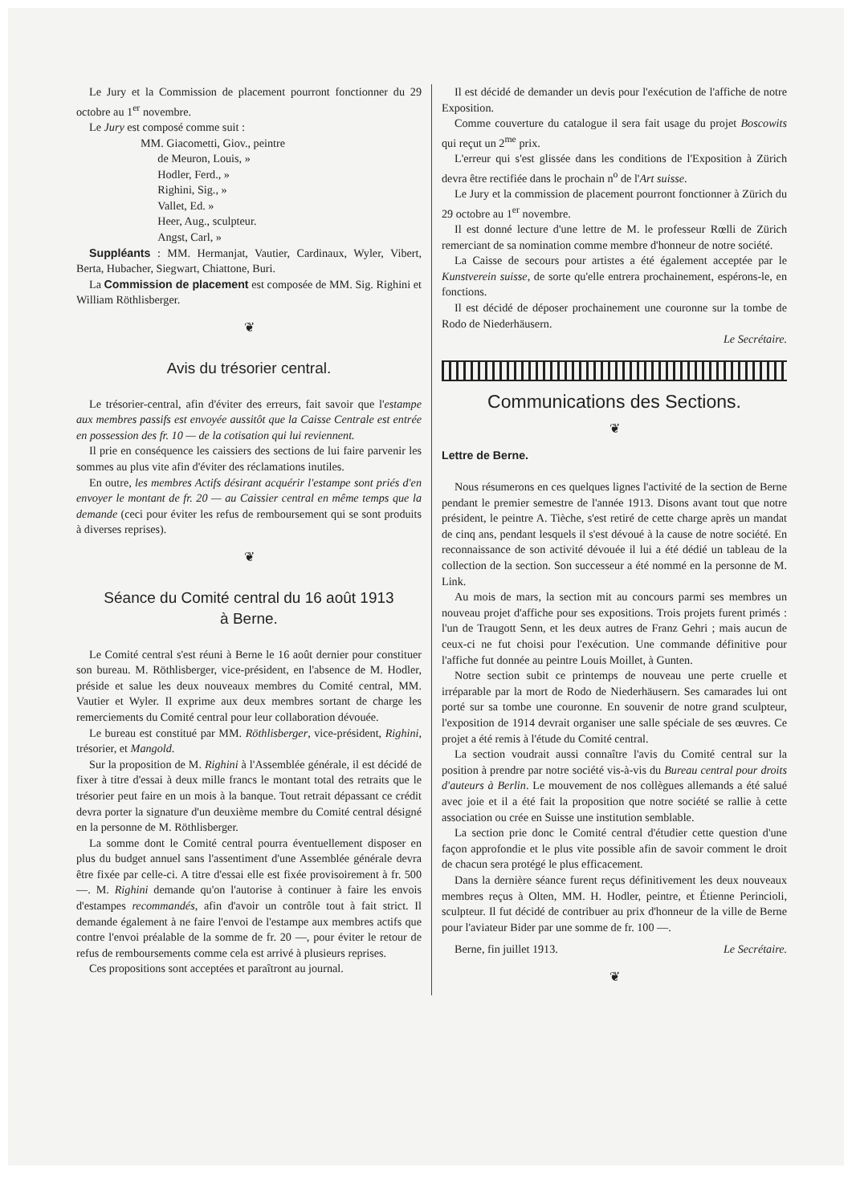Le Jury et la Commission de placement pourront fonctionner du 29 octobre au 1<sup>er</sup> novembre.
Le Jury est composé comme suit :
MM. Giacometti, Giov., peintre
de Meuron, Louis, »
Hodler, Ferd., »
Righini, Sig., »
Vallet, Ed. »
Heer, Aug., sculpteur.
Angst, Carl, »
Suppléants : MM. Hermanjat, Vautier, Cardinaux, Wyler, Vibert, Berta, Hubacher, Siegwart, Chiattone, Buri.
La Commission de placement est composée de MM. Sig. Righini et William Röthlisberger.
❦
Avis du trésorier central.
Le trésorier-central, afin d'éviter des erreurs, fait savoir que l'estampe aux membres passifs est envoyée aussitôt que la Caisse Centrale est entrée en possession des fr. 10 — de la cotisation qui lui reviennent.
Il prie en conséquence les caissiers des sections de lui faire parvenir les sommes au plus vite afin d'éviter des réclamations inutiles.
En outre, les membres Actifs désirant acquérir l'estampe sont priés d'en envoyer le montant de fr. 20 — au Caissier central en même temps que la demande (ceci pour éviter les refus de remboursement qui se sont produits à diverses reprises).
❦
Séance du Comité central du 16 août 1913
à Berne.
Le Comité central s'est réuni à Berne le 16 août dernier pour constituer son bureau. M. Röthlisberger, vice-président, en l'absence de M. Hodler, préside et salue les deux nouveaux membres du Comité central, MM. Vautier et Wyler. Il exprime aux deux membres sortant de charge les remerciements du Comité central pour leur collaboration dévouée.
Le bureau est constitué par MM. Röthlisberger, vice-président, Righini, trésorier, et Mangold.
Sur la proposition de M. Righini à l'Assemblée générale, il est décidé de fixer à titre d'essai à deux mille francs le montant total des retraits que le trésorier peut faire en un mois à la banque. Tout retrait dépassant ce crédit devra porter la signature d'un deuxième membre du Comité central désigné en la personne de M. Röthlisberger.
La somme dont le Comité central pourra éventuellement disposer en plus du budget annuel sans l'assentiment d'une Assemblée générale devra être fixée par celle-ci. A titre d'essai elle est fixée provisoirement à fr. 500 —. M. Righini demande qu'on l'autorise à continuer à faire les envois d'estampes recommandés, afin d'avoir un contrôle tout à fait strict. Il demande également à ne faire l'envoi de l'estampe aux membres actifs que contre l'envoi préalable de la somme de fr. 20 —, pour éviter le retour de refus de remboursements comme cela est arrivé à plusieurs reprises.
Ces propositions sont acceptées et paraîtront au journal.
Il est décidé de demander un devis pour l'exécution de l'affiche de notre Exposition.
Comme couverture du catalogue il sera fait usage du projet Boscowits qui reçut un 2<sup>me</sup> prix.
L'erreur qui s'est glissée dans les conditions de l'Exposition à Zürich devra être rectifiée dans le prochain n<sup>o</sup> de l'Art suisse.
Le Jury et la commission de placement pourront fonctionner à Zürich du 29 octobre au 1<sup>er</sup> novembre.
Il est donné lecture d'une lettre de M. le professeur Rœlli de Zürich remerciant de sa nomination comme membre d'honneur de notre société.
La Caisse de secours pour artistes a été également acceptée par le Kunstverein suisse, de sorte qu'elle entrera prochainement, espérons-le, en fonctions.
Il est décidé de déposer prochainement une couronne sur la tombe de Rodo de Niederhäusern.
Le Secrétaire.
Communications des Sections.
❦
Lettre de Berne.
Nous résumerons en ces quelques lignes l'activité de la section de Berne pendant le premier semestre de l'année 1913. Disons avant tout que notre président, le peintre A. Tièche, s'est retiré de cette charge après un mandat de cinq ans, pendant lesquels il s'est dévoué à la cause de notre société. En reconnaissance de son activité dévouée il lui a été dédié un tableau de la collection de la section. Son successeur a été nommé en la personne de M. Link.
Au mois de mars, la section mit au concours parmi ses membres un nouveau projet d'affiche pour ses expositions. Trois projets furent primés : l'un de Traugott Senn, et les deux autres de Franz Gehri ; mais aucun de ceux-ci ne fut choisi pour l'exécution. Une commande définitive pour l'affiche fut donnée au peintre Louis Moillet, à Gunten.
Notre section subit ce printemps de nouveau une perte cruelle et irréparable par la mort de Rodo de Niederhäusern. Ses camarades lui ont porté sur sa tombe une couronne. En souvenir de notre grand sculpteur, l'exposition de 1914 devrait organiser une salle spéciale de ses œuvres. Ce projet a été remis à l'étude du Comité central.
La section voudrait aussi connaître l'avis du Comité central sur la position à prendre par notre société vis-à-vis du Bureau central pour droits d'auteurs à Berlin. Le mouvement de nos collègues allemands a été salué avec joie et il a été fait la proposition que notre société se rallie à cette association ou crée en Suisse une institution semblable.
La section prie donc le Comité central d'étudier cette question d'une façon approfondie et le plus vite possible afin de savoir comment le droit de chacun sera protégé le plus efficacement.
Dans la dernière séance furent reçus définitivement les deux nouveaux membres reçus à Olten, MM. H. Hodler, peintre, et Étienne Perincioli, sculpteur. Il fut décidé de contribuer au prix d'honneur de la ville de Berne pour l'aviateur Bider par une somme de fr. 100 —.
Berne, fin juillet 1913. Le Secrétaire.
❦